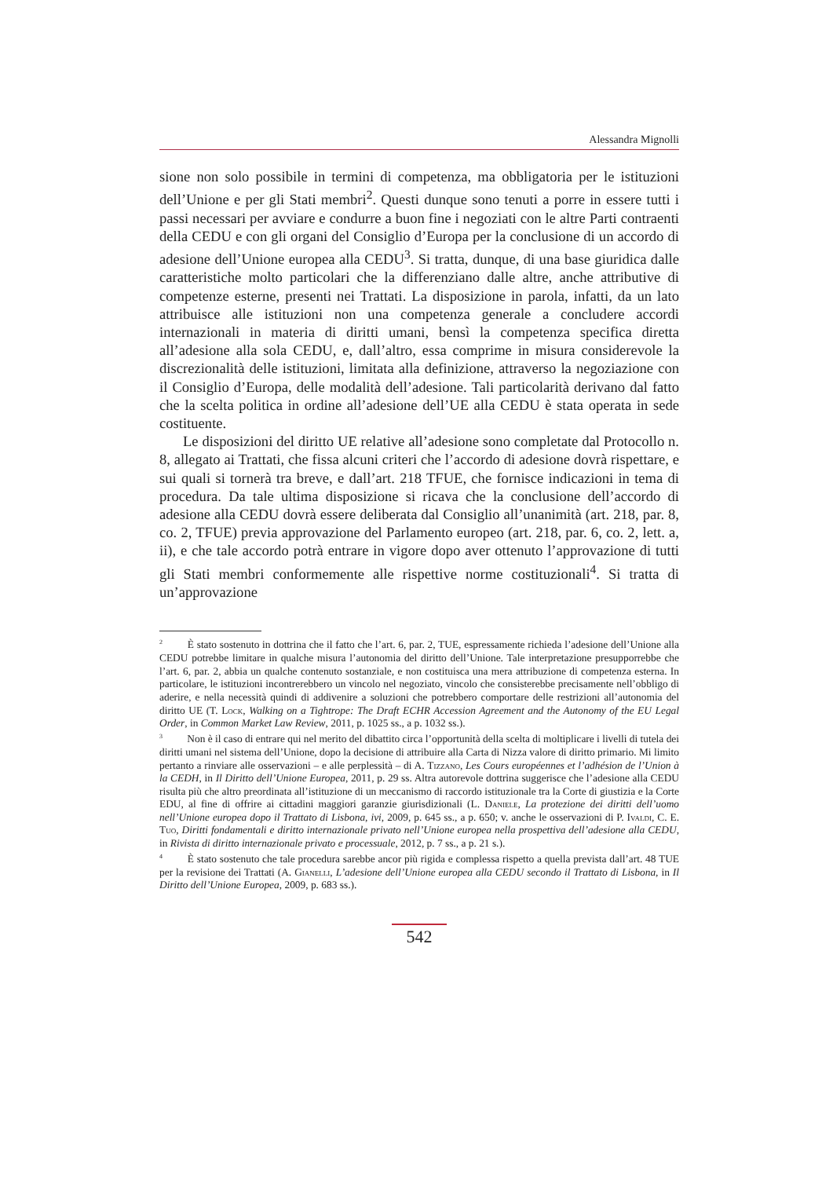Alessandra Mignolli
sione non solo possibile in termini di competenza, ma obbligatoria per le istituzioni dell’Unione e per gli Stati membri<sup>2</sup>. Questi dunque sono tenuti a porre in essere tutti i passi necessari per avviare e condurre a buon fine i negoziati con le altre Parti contraenti della CEDU e con gli organi del Consiglio d’Europa per la conclusione di un accordo di adesione dell’Unione europea alla CEDU<sup>3</sup>. Si tratta, dunque, di una base giuridica dalle caratteristiche molto particolari che la differenziano dalle altre, anche attributive di competenze esterne, presenti nei Trattati. La disposizione in parola, infatti, da un lato attribuisce alle istituzioni non una competenza generale a concludere accordi internazionali in materia di diritti umani, bensì la competenza specifica diretta all’adesione alla sola CEDU, e, dall’altro, essa comprime in misura considerevole la discrezionalità delle istituzioni, limitata alla definizione, attraverso la negoziazione con il Consiglio d’Europa, delle modalità dell’adesione. Tali particolarità derivano dal fatto che la scelta politica in ordine all’adesione dell’UE alla CEDU è stata operata in sede costituente.
Le disposizioni del diritto UE relative all’adesione sono completate dal Protocollo n. 8, allegato ai Trattati, che fissa alcuni criteri che l’accordo di adesione dovrà rispettare, e sui quali si tornerà tra breve, e dall’art. 218 TFUE, che fornisce indicazioni in tema di procedura. Da tale ultima disposizione si ricava che la conclusione dell’accordo di adesione alla CEDU dovrà essere deliberata dal Consiglio all’unanimità (art. 218, par. 8, co. 2, TFUE) previa approvazione del Parlamento europeo (art. 218, par. 6, co. 2, lett. a, ii), e che tale accordo potrà entrare in vigore dopo aver ottenuto l’approvazione di tutti gli Stati membri conformemente alle rispettive norme costituzionali<sup>4</sup>. Si tratta di un’approvazione
<sup>2</sup> È stato sostenuto in dottrina che il fatto che l’art. 6, par. 2, TUE, espressamente richieda l’adesione dell’Unione alla CEDU potrebbe limitare in qualche misura l’autonomia del diritto dell’Unione. Tale interpretazione presupporrebbe che l’art. 6, par. 2, abbia un qualche contenuto sostanziale, e non costituisca una mera attribuzione di competenza esterna. In particolare, le istituzioni incontrerebbero un vincolo nel negoziato, vincolo che consisterebbe precisamente nell’obbligo di aderire, e nella necessità quindi di addivenire a soluzioni che potrebbero comportare delle restrizioni all’autonomia del diritto UE (T. Lock, Walking on a Tightrope: The Draft ECHR Accession Agreement and the Autonomy of the EU Legal Order, in Common Market Law Review, 2011, p. 1025 ss., a p. 1032 ss.).
<sup>3</sup> Non è il caso di entrare qui nel merito del dibattito circa l’opportunità della scelta di moltiplicare i livelli di tutela dei diritti umani nel sistema dell’Unione, dopo la decisione di attribuire alla Carta di Nizza valore di diritto primario. Mi limito pertanto a rinviare alle osservazioni – e alle perplessità – di A. Tizzano, Les Cours européennes et l’adhésion de l’Union à la CEDH, in Il Diritto dell’Unione Europea, 2011, p. 29 ss. Altra autorevole dottrina suggerisce che l’adesione alla CEDU risulta più che altro preordinata all’istituzione di un meccanismo di raccordo istituzionale tra la Corte di giustizia e la Corte EDU, al fine di offrire ai cittadini maggiori garanzie giurisdizionali (L. Daniele, La protezione dei diritti dell’uomo nell’Unione europea dopo il Trattato di Lisbona, ivi, 2009, p. 645 ss., a p. 650; v. anche le osservazioni di P. Ivaldi, C. E. Tuo, Diritti fondamentali e diritto internazionale privato nell’Unione europea nella prospettiva dell’adesione alla CEDU, in Rivista di diritto internazionale privato e processuale, 2012, p. 7 ss., a p. 21 s.).
<sup>4</sup> È stato sostenuto che tale procedura sarebbe ancor più rigida e complessa rispetto a quella prevista dall’art. 48 TUE per la revisione dei Trattati (A. Gianelli, L’adesione dell’Unione europea alla CEDU secondo il Trattato di Lisbona, in Il Diritto dell’Unione Europea, 2009, p. 683 ss.).
542